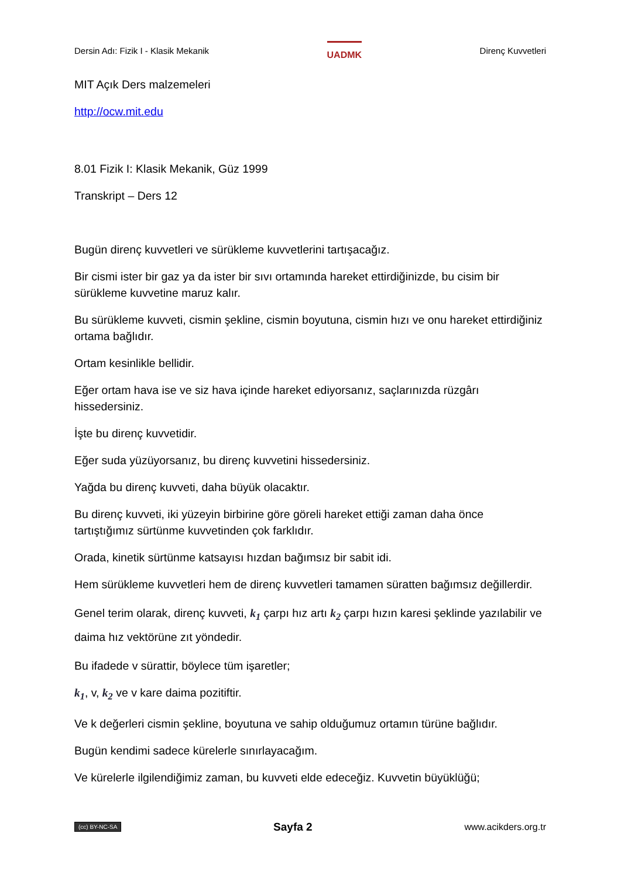Dersin Adı: Fizik I - Klasik Mekanik UADMK Direnç Kuvvetleri
MIT Açık Ders malzemeleri
http://ocw.mit.edu
8.01 Fizik I: Klasik Mekanik, Güz 1999
Transkript – Ders 12
Bugün direnç kuvvetleri ve sürükleme kuvvetlerini tartışacağız.
Bir cismi ister bir gaz ya da ister bir sıvı ortamında hareket ettirdiğinizde, bu cisim bir sürükleme kuvvetine maruz kalır.
Bu sürükleme kuvveti, cismin şekline, cismin boyutuna, cismin hızı ve onu hareket ettirdiğiniz ortama bağlıdır.
Ortam kesinlikle bellidir.
Eğer ortam hava ise ve siz hava içinde hareket ediyorsanız, saçlarınızda rüzgârı hissedersiniz.
İşte bu direnç kuvvetidir.
Eğer suda yüzüyorsanız, bu direnç kuvvetini hissedersiniz.
Yağda bu direnç kuvveti, daha büyük olacaktır.
Bu direnç kuvveti, iki yüzeyin birbirine göre göreli hareket ettiği zaman daha önce tartıştığımız sürtünme kuvvetinden çok farklıdır.
Orada, kinetik sürtünme katsayısı hızdan bağımsız bir sabit idi.
Hem sürükleme kuvvetleri hem de direnç kuvvetleri tamamen süratten bağımsız değillerdir.
Genel terim olarak, direnç kuvveti, k<sub>1</sub> çarpı hız artı k<sub>2</sub> çarpı hızın karesi şeklinde yazılabilir ve daima hız vektörüne zıt yöndedir.
Bu ifadede v sürattir, böylece tüm işaretler;
k<sub>1</sub>, v, k<sub>2</sub> ve v kare daima pozitiftir.
Ve k değerleri cismin şekline, boyutuna ve sahip olduğumuz ortamın türüne bağlıdır.
Bugün kendimi sadece kürelerle sınırlayacağım.
Ve kürelerle ilgilendiğimiz zaman, bu kuvveti elde edeceğiz. Kuvvetin büyüklüğü;
(cc) BY-NC-SA Sayfa 2 www.acikders.org.tr